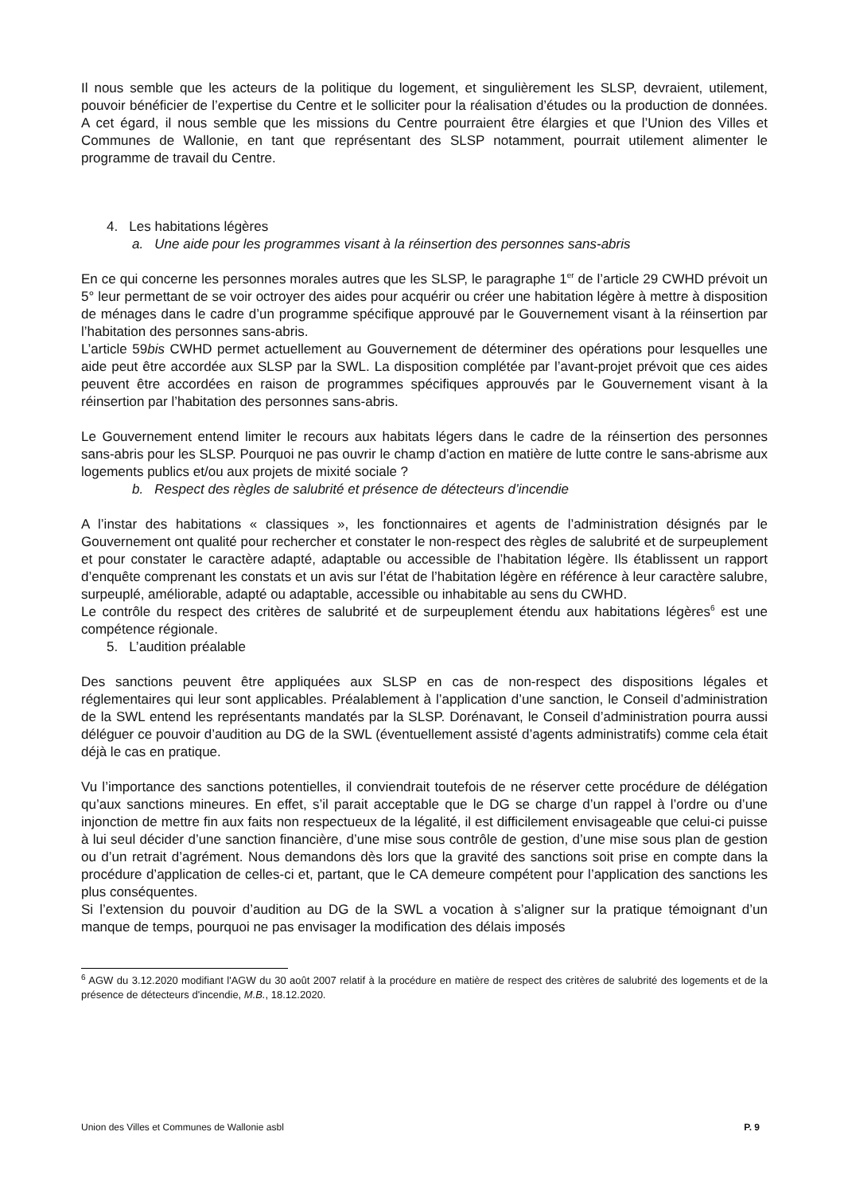Il nous semble que les acteurs de la politique du logement, et singulièrement les SLSP, devraient, utilement, pouvoir bénéficier de l’expertise du Centre et le solliciter pour la réalisation d’études ou la production de données. A cet égard, il nous semble que les missions du Centre pourraient être élargies et que l’Union des Villes et Communes de Wallonie, en tant que représentant des SLSP notamment, pourrait utilement alimenter le programme de travail du Centre.
4. Les habitations légères
a. Une aide pour les programmes visant à la réinsertion des personnes sans-abris
En ce qui concerne les personnes morales autres que les SLSP, le paragraphe 1<sup>er</sup> de l’article 29 CWHD prévoit un 5° leur permettant de se voir octroyer des aides pour acquérir ou créer une habitation légère à mettre à disposition de ménages dans le cadre d’un programme spécifique approuvé par le Gouvernement visant à la réinsertion par l’habitation des personnes sans-abris.
L’article 59bis CWHD permet actuellement au Gouvernement de déterminer des opérations pour lesquelles une aide peut être accordée aux SLSP par la SWL. La disposition complétée par l’avant-projet prévoit que ces aides peuvent être accordées en raison de programmes spécifiques approuvés par le Gouvernement visant à la réinsertion par l’habitation des personnes sans-abris.
Le Gouvernement entend limiter le recours aux habitats légers dans le cadre de la réinsertion des personnes sans-abris pour les SLSP. Pourquoi ne pas ouvrir le champ d’action en matière de lutte contre le sans-abrisme aux logements publics et/ou aux projets de mixité sociale ?
b. Respect des règles de salubrité et présence de détecteurs d’incendie
A l’instar des habitations « classiques », les fonctionnaires et agents de l’administration désignés par le Gouvernement ont qualité pour rechercher et constater le non-respect des règles de salubrité et de surpeuplement et pour constater le caractère adapté, adaptable ou accessible de l’habitation légère. Ils établissent un rapport d’enquête comprenant les constats et un avis sur l’état de l’habitation légère en référence à leur caractère salubre, surpeuplé, améliorable, adapté ou adaptable, accessible ou inhabitable au sens du CWHD.
Le contrôle du respect des critères de salubrité et de surpeuplement étendu aux habitations légères<sup>6</sup> est une compétence régionale.
5. L’audition préalable
Des sanctions peuvent être appliquées aux SLSP en cas de non-respect des dispositions légales et réglementaires qui leur sont applicables. Préalablement à l’application d’une sanction, le Conseil d’administration de la SWL entend les représentants mandatés par la SLSP. Dorénavant, le Conseil d’administration pourra aussi déléguer ce pouvoir d’audition au DG de la SWL (éventuellement assisté d’agents administratifs) comme cela était déjà le cas en pratique.
Vu l’importance des sanctions potentielles, il conviendrait toutefois de ne réserver cette procédure de délégation qu’aux sanctions mineures. En effet, s’il parait acceptable que le DG se charge d’un rappel à l’ordre ou d’une injonction de mettre fin aux faits non respectueux de la légalité, il est difficilement envisageable que celui-ci puisse à lui seul décider d’une sanction financière, d’une mise sous contrôle de gestion, d’une mise sous plan de gestion ou d’un retrait d’agrément. Nous demandons dès lors que la gravité des sanctions soit prise en compte dans la procédure d’application de celles-ci et, partant, que le CA demeure compétent pour l’application des sanctions les plus conséquentes.
Si l’extension du pouvoir d’audition au DG de la SWL a vocation à s’aligner sur la pratique témoignant d’un manque de temps, pourquoi ne pas envisager la modification des délais imposés
<sup>6</sup> AGW du 3.12.2020 modifiant l'AGW du 30 août 2007 relatif à la procédure en matière de respect des critères de salubrité des logements et de la présence de détecteurs d'incendie, M.B., 18.12.2020.
Union des Villes et Communes de Wallonie asbl P. 9